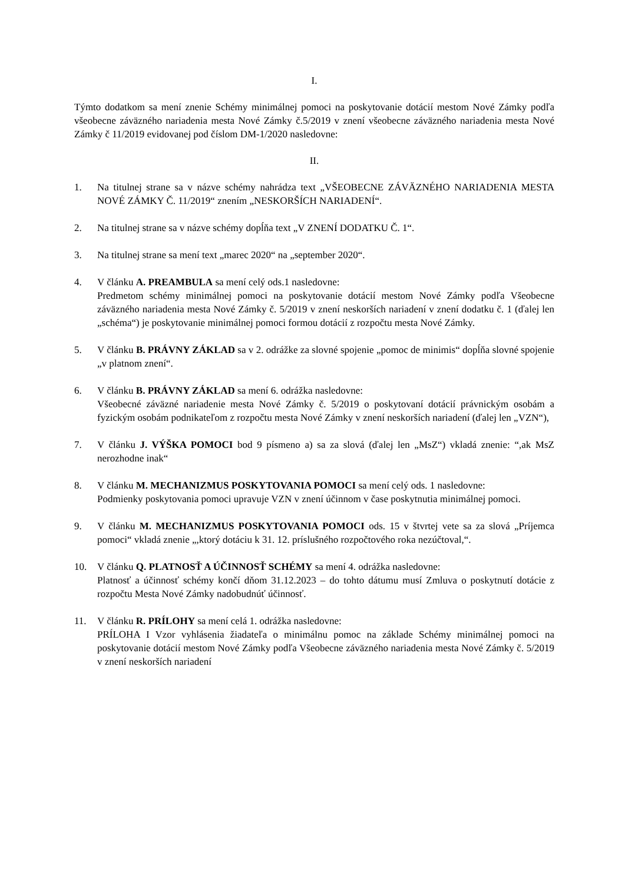I.
Týmto dodatkom sa mení znenie Schémy minimálnej pomoci na poskytovanie dotácií mestom Nové Zámky podľa všeobecne záväzného nariadenia mesta Nové Zámky č.5/2019 v znení všeobecne záväzného nariadenia mesta Nové Zámky č 11/2019 evidovanej pod číslom DM-1/2020 nasledovne:
II.
1. Na titulnej strane sa v názve schémy nahrádza text „VŠEOBECNE ZÁVÄZNÉHO NARIADENIA MESTA NOVÉ ZÁMKY Č. 11/2019“ znením „NESKORŠÍCH NARIADENÍ“.
2. Na titulnej strane sa v názve schémy dopĺňa text „V ZNENÍ DODATKU Č. 1“.
3. Na titulnej strane sa mení text „marec 2020“ na „september 2020“.
4. V článku A. PREAMBULA sa mení celý ods.1 nasledovne:
Predmetom schémy minimálnej pomoci na poskytovanie dotácií mestom Nové Zámky podľa Všeobecne záväzného nariadenia mesta Nové Zámky č. 5/2019 v znení neskorších nariadení v znení dodatku č. 1 (ďalej len „schéma“) je poskytovanie minimálnej pomoci formou dotácií z rozpočtu mesta Nové Zámky.
5. V článku B. PRÁVNY ZÁKLAD sa v 2. odrážke za slovné spojenie „pomoc de minimis“ dopĺňa slovné spojenie „v platnom znení“.
6. V článku B. PRÁVNY ZÁKLAD sa mení 6. odrážka nasledovne:
Všeobecné záväzné nariadenie mesta Nové Zámky č. 5/2019 o poskytovaní dotácií právnickým osobám a fyzickým osobám podnikateľom z rozpočtu mesta Nové Zámky v znení neskorších nariadení (ďalej len „VZN“),
7. V článku J. VÝŠKA POMOCI bod 9 písmeno a) sa za slová (ďalej len „MsZ“) vkladá znenie: “,ak MsZ nerozhodne inak“
8. V článku M. MECHANIZMUS POSKYTOVANIA POMOCI sa mení celý ods. 1 nasledovne:
Podmienky poskytovania pomoci upravuje VZN v znení účinnom v čase poskytnutia minimálnej pomoci.
9. V článku M. MECHANIZMUS POSKYTOVANIA POMOCI ods. 15 v štvrtej vete sa za slová „Príjemca pomoci“ vkladá znenie „,ktorý dotáciu k 31. 12. príslušného rozpočtového roka nezúčtoval,“.
10. V článku Q. PLATNOSŤ A ÚČINNOSŤ SCHÉMY sa mení 4. odrážka nasledovne:
Platnosť a účinnosť schémy končí dňom 31.12.2023 – do tohto dátumu musí Zmluva o poskytnutí dotácie z rozpočtu Mesta Nové Zámky nadobudnúť účinnosť.
11. V článku R. PRÍLOHY sa mení celá 1. odrážka nasledovne:
PRÍLOHA I Vzor vyhlásenia žiadateľa o minimálnu pomoc na základe Schémy minimálnej pomoci na poskytovanie dotácií mestom Nové Zámky podľa Všeobecne záväzného nariadenia mesta Nové Zámky č. 5/2019 v znení neskorších nariadení